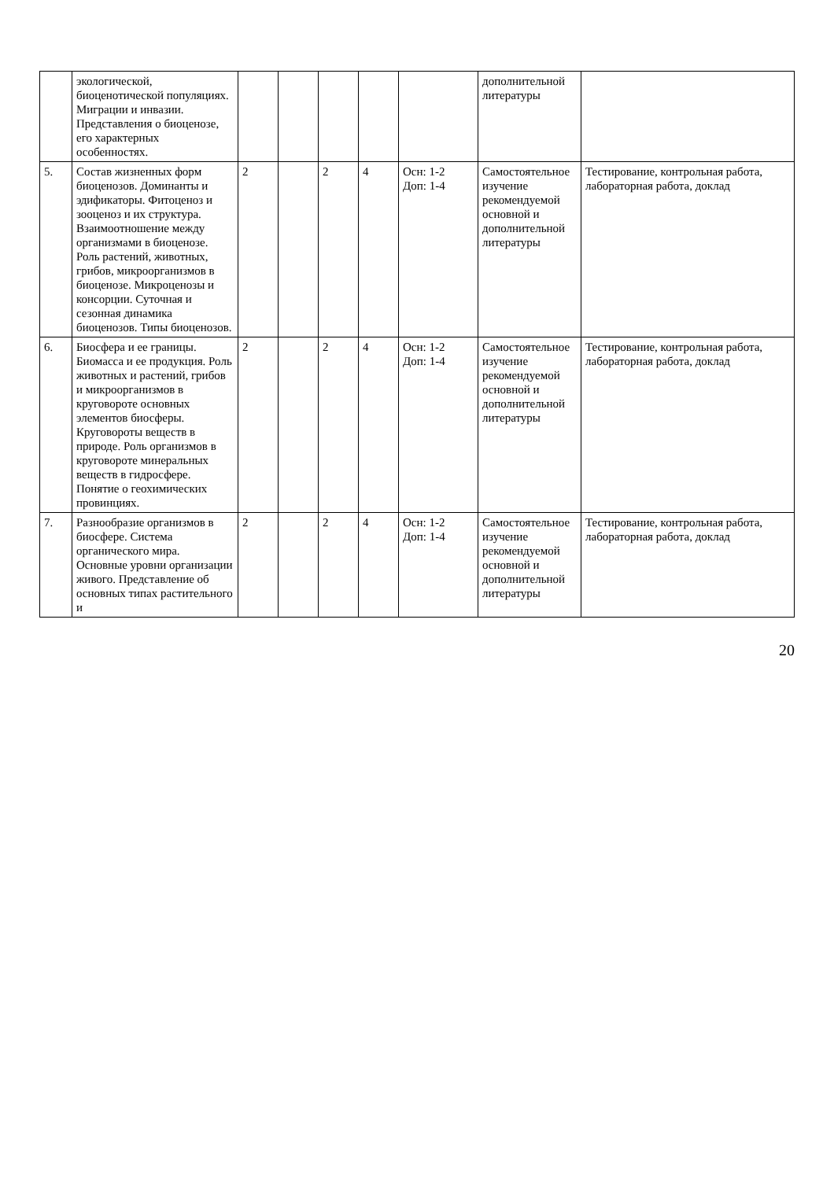| | экологической, биоценотической популяциях. Миграции и инвазии. Представления о биоценозе, его характерных особенностях. | | | | | | дополнительной литературы | |
| 5. | Состав жизненных форм биоценозов. Доминанты и эдификаторы. Фитоценоз и зооценоз и их структура. Взаимоотношение между организмами в биоценозе. Роль растений, животных, грибов, микроорганизмов в биоценозе. Микроценозы и консорции. Суточная и сезонная динамика биоценозов. Типы биоценозов. | 2 | | 2 | 4 | Осн: 1-2 Доп: 1-4 | Самостоятельное изучение рекомендуемой основной и дополнительной литературы | Тестирование, контрольная работа, лабораторная работа, доклад |
| 6. | Биосфера и ее границы. Биомасса и ее продукция. Роль животных и растений, грибов и микроорганизмов в круговороте основных элементов биосферы. Круговороты веществ в природе. Роль организмов в круговороте минеральных веществ в гидросфере. Понятие о геохимических провинциях. | 2 | | 2 | 4 | Осн: 1-2 Доп: 1-4 | Самостоятельное изучение рекомендуемой основной и дополнительной литературы | Тестирование, контрольная работа, лабораторная работа, доклад |
| 7. | Разнообразие организмов в биосфере. Система органического мира. Основные уровни организации живого. Представление об основных типах растительного и | 2 | | 2 | 4 | Осн: 1-2 Доп: 1-4 | Самостоятельное изучение рекомендуемой основной и дополнительной литературы | Тестирование, контрольная работа, лабораторная работа, доклад |
20